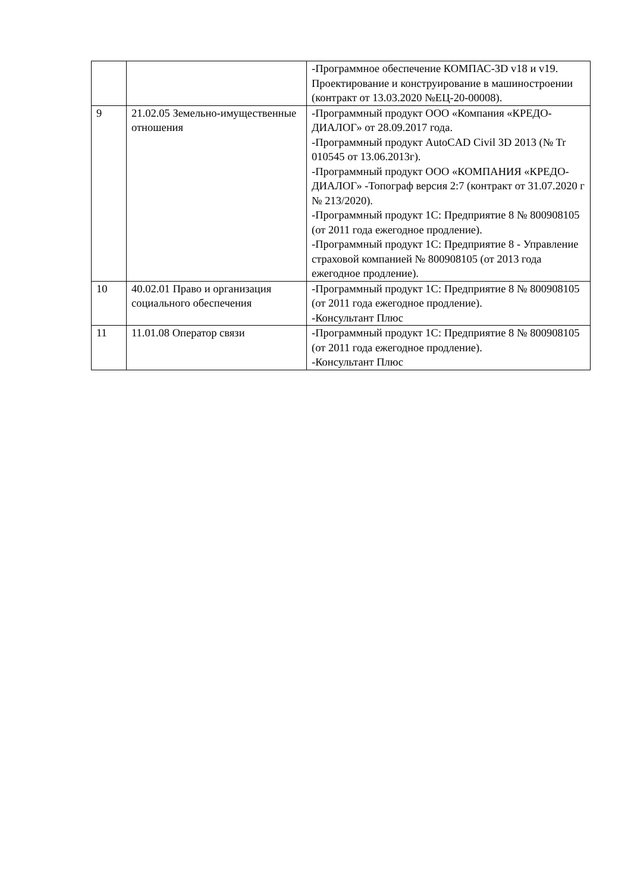| | | -Программное обеспечение КОМПАС-3D v18 и v19. Проектирование и конструирование в машиностроении (контракт от 13.03.2020 №ЕЦ-20-00008). |
| 9 | 21.02.05 Земельно-имущественные отношения | -Программный продукт ООО «Компания «КРЕДО-ДИАЛОГ» от 28.09.2017 года. -Программный продукт AutoCAD Civil 3D 2013 (№ Tr 010545 от 13.06.2013г). -Программный продукт ООО «КОМПАНИЯ «КРЕДО-ДИАЛОГ» -Топограф версия 2:7 (контракт от 31.07.2020 г № 213/2020). -Программный продукт 1С: Предприятие 8 № 800908105 (от 2011 года ежегодное продление). -Программный продукт 1С: Предприятие 8 - Управление страховой компанией № 800908105 (от 2013 года ежегодное продление). |
| 10 | 40.02.01 Право и организация социального обеспечения | -Программный продукт 1С: Предприятие 8 № 800908105 (от 2011 года ежегодное продление). -Консультант Плюс |
| 11 | 11.01.08 Оператор связи | -Программный продукт 1С: Предприятие 8 № 800908105 (от 2011 года ежегодное продление). -Консультант Плюс |